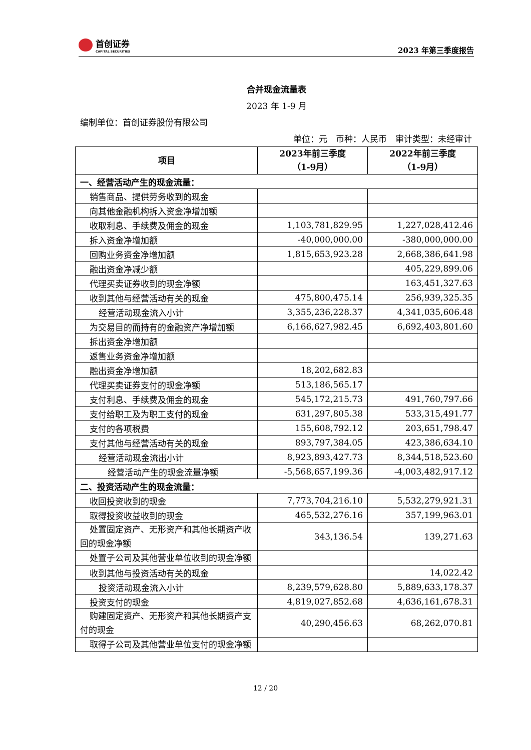首创证券
CAPITAL SECURITIES
2023 年第三季度报告
合并现金流量表
2023 年 1-9 月
编制单位：首创证券股份有限公司
单位：元　币种：人民币　审计类型：未经审计
| 项目 | 2023年前三季度 （1-9月） | 2022年前三季度 （1-9月） |
| --- | --- | --- |
| 一、经营活动产生的现金流量： | | |
| 销售商品、提供劳务收到的现金 | | |
| 向其他金融机构拆入资金净增加额 | | |
| 收取利息、手续费及佣金的现金 | 1,103,781,829.95 | 1,227,028,412.46 |
| 拆入资金净增加额 | -40,000,000.00 | -380,000,000.00 |
| 回购业务资金净增加额 | 1,815,653,923.28 | 2,668,386,641.98 |
| 融出资金净减少额 | | 405,229,899.06 |
| 代理买卖证券收到的现金净额 | | 163,451,327.63 |
| 收到其他与经营活动有关的现金 | 475,800,475.14 | 256,939,325.35 |
| 经营活动现金流入小计 | 3,355,236,228.37 | 4,341,035,606.48 |
| 为交易目的而持有的金融资产净增加额 | 6,166,627,982.45 | 6,692,403,801.60 |
| 拆出资金净增加额 | | |
| 返售业务资金净增加额 | | |
| 融出资金净增加额 | 18,202,682.83 | |
| 代理买卖证券支付的现金净额 | 513,186,565.17 | |
| 支付利息、手续费及佣金的现金 | 545,172,215.73 | 491,760,797.66 |
| 支付给职工及为职工支付的现金 | 631,297,805.38 | 533,315,491.77 |
| 支付的各项税费 | 155,608,792.12 | 203,651,798.47 |
| 支付其他与经营活动有关的现金 | 893,797,384.05 | 423,386,634.10 |
| 经营活动现金流出小计 | 8,923,893,427.73 | 8,344,518,523.60 |
| 经营活动产生的现金流量净额 | -5,568,657,199.36 | -4,003,482,917.12 |
| 二、投资活动产生的现金流量： | | |
| 收回投资收到的现金 | 7,773,704,216.10 | 5,532,279,921.31 |
| 取得投资收益收到的现金 | 465,532,276.16 | 357,199,963.01 |
| 处置固定资产、无形资产和其他长期资产收回的现金净额 | 343,136.54 | 139,271.63 |
| 处置子公司及其他营业单位收到的现金净额 | | |
| 收到其他与投资活动有关的现金 | | 14,022.42 |
| 投资活动现金流入小计 | 8,239,579,628.80 | 5,889,633,178.37 |
| 投资支付的现金 | 4,819,027,852.68 | 4,636,161,678.31 |
| 购建固定资产、无形资产和其他长期资产支付的现金 | 40,290,456.63 | 68,262,070.81 |
| 取得子公司及其他营业单位支付的现金净额 | | |
12 / 20